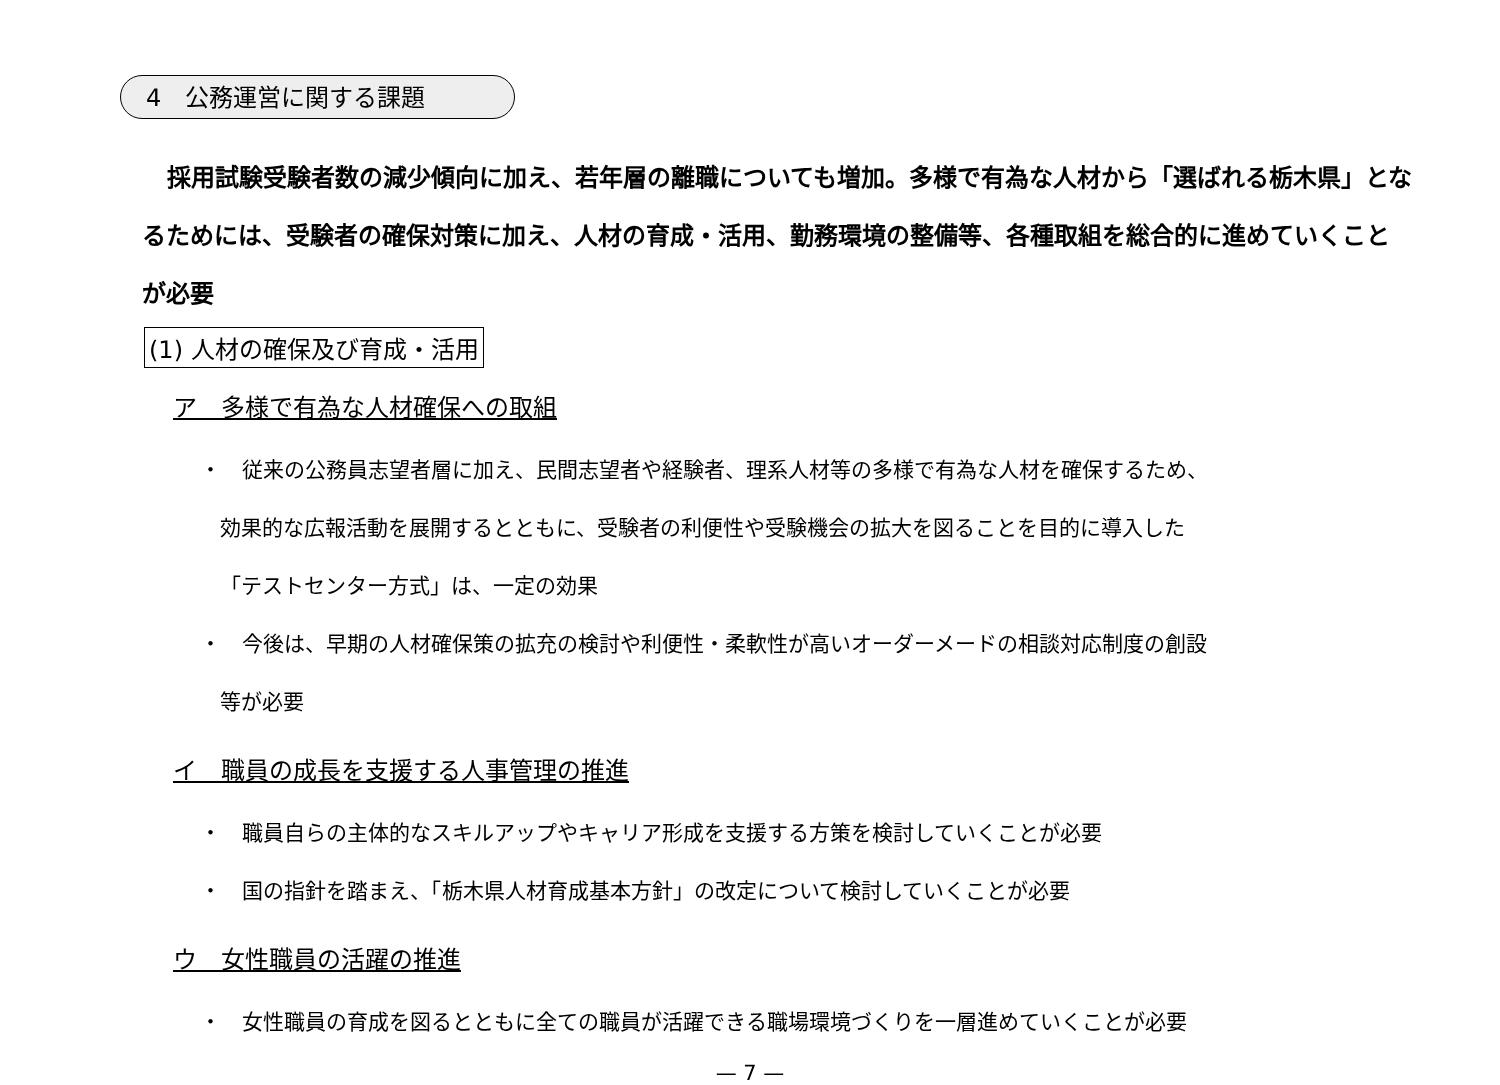4　公務運営に関する課題
採用試験受験者数の減少傾向に加え、若年層の離職についても増加。多様で有為な人材から「選ばれる栃木県」となるためには、受験者の確保対策に加え、人材の育成・活用、勤務環境の整備等、各種取組を総合的に進めていくことが必要
(1) 人材の確保及び育成・活用
ア　多様で有為な人材確保への取組
・　従来の公務員志望者層に加え、民間志望者や経験者、理系人材等の多様で有為な人材を確保するため、
効果的な広報活動を展開するとともに、受験者の利便性や受験機会の拡大を図ることを目的に導入した
「テストセンター方式」は、一定の効果
・　今後は、早期の人材確保策の拡充の検討や利便性・柔軟性が高いオーダーメードの相談対応制度の創設
等が必要
イ　職員の成長を支援する人事管理の推進
・　職員自らの主体的なスキルアップやキャリア形成を支援する方策を検討していくことが必要
・　国の指針を踏まえ、「栃木県人材育成基本方針」の改定について検討していくことが必要
ウ　女性職員の活躍の推進
・　女性職員の育成を図るとともに全ての職員が活躍できる職場環境づくりを一層進めていくことが必要
— 7 —